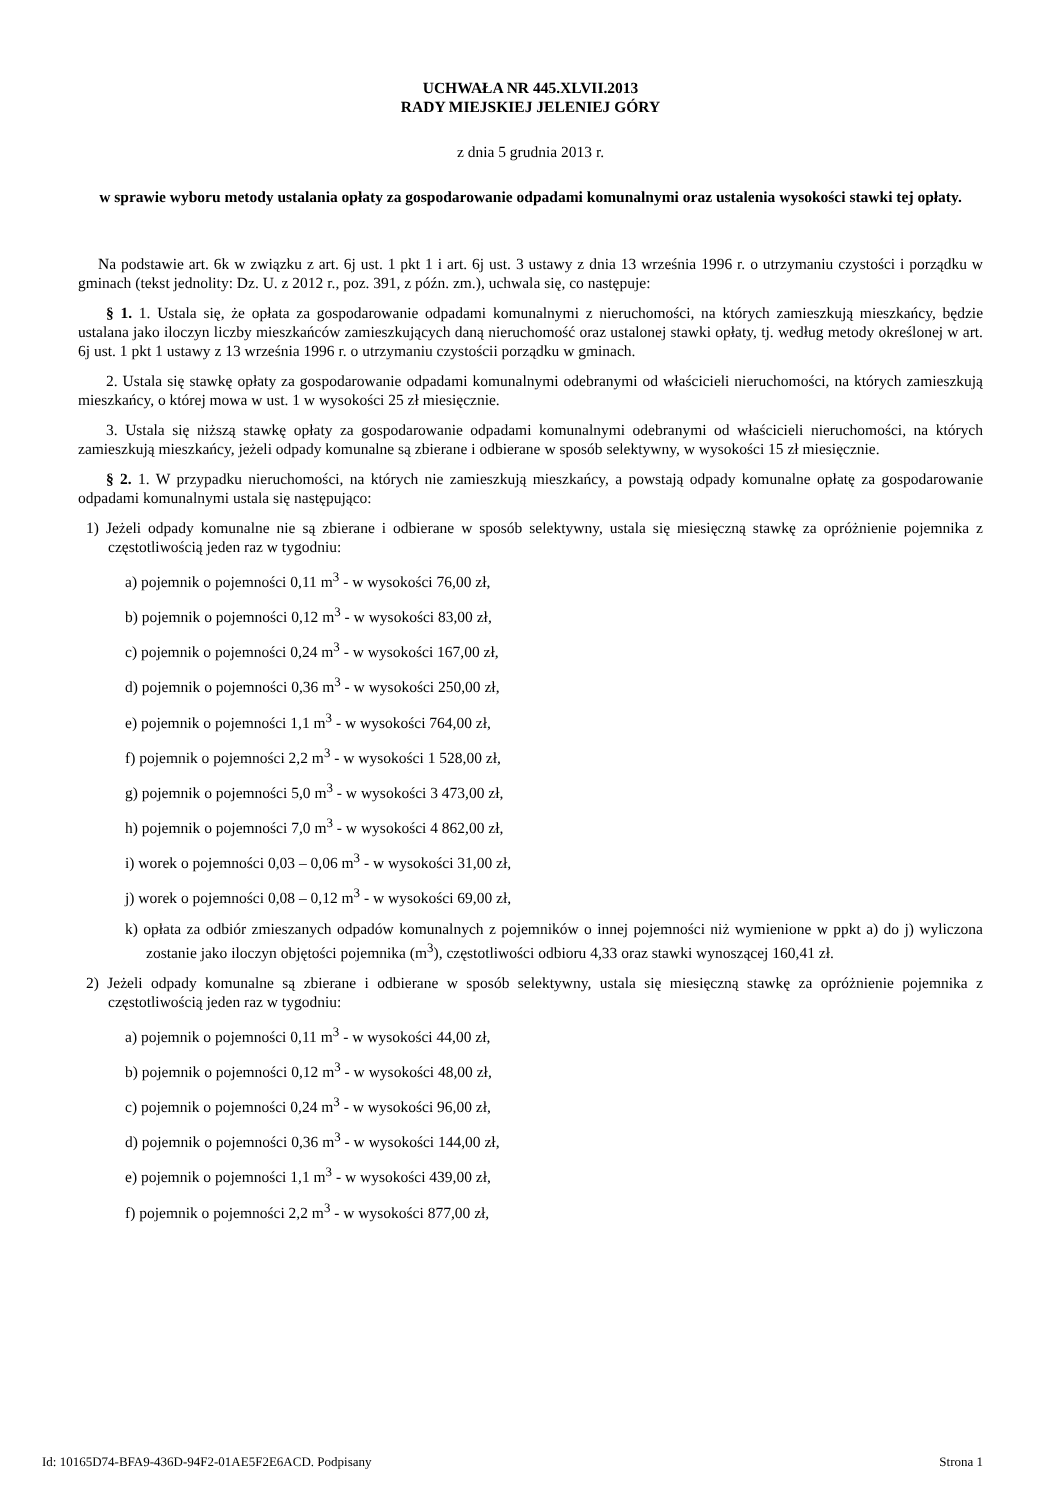UCHWAŁA NR 445.XLVII.2013
RADY MIEJSKIEJ JELENIEJ GÓRY
z dnia 5 grudnia 2013 r.
w sprawie wyboru metody ustalania opłaty za gospodarowanie odpadami komunalnymi oraz ustalenia wysokości stawki tej opłaty.
Na podstawie art. 6k w związku z art. 6j ust. 1 pkt 1 i art. 6j ust. 3 ustawy z dnia 13 września 1996 r. o utrzymaniu czystości i porządku w gminach (tekst jednolity: Dz. U. z 2012 r., poz. 391, z późn. zm.), uchwala się, co następuje:
§ 1. 1. Ustala się, że opłata za gospodarowanie odpadami komunalnymi z nieruchomości, na których zamieszkują mieszkańcy, będzie ustalana jako iloczyn liczby mieszkańców zamieszkujących daną nieruchomość oraz ustalonej stawki opłaty, tj. według metody określonej w art. 6j ust. 1 pkt 1 ustawy z 13 września 1996 r. o utrzymaniu czystościi porządku w gminach.
2. Ustala się stawkę opłaty za gospodarowanie odpadami komunalnymi odebranymi od właścicieli nieruchomości, na których zamieszkują mieszkańcy, o której mowa w ust. 1 w wysokości 25 zł miesięcznie.
3. Ustala się niższą stawkę opłaty za gospodarowanie odpadami komunalnymi odebranymi od właścicieli nieruchomości, na których zamieszkują mieszkańcy, jeżeli odpady komunalne są zbierane i odbierane w sposób selektywny, w wysokości 15 zł miesięcznie.
§ 2. 1. W przypadku nieruchomości, na których nie zamieszkują mieszkańcy, a powstają odpady komunalne opłatę za gospodarowanie odpadami komunalnymi ustala się następująco:
1) Jeżeli odpady komunalne nie są zbierane i odbierane w sposób selektywny, ustala się miesięczną stawkę za opróżnienie pojemnika z częstotliwością jeden raz w tygodniu:
a) pojemnik o pojemności 0,11 m<sup>3</sup> - w wysokości 76,00 zł,
b) pojemnik o pojemności 0,12 m<sup>3</sup> - w wysokości 83,00 zł,
c) pojemnik o pojemności 0,24 m<sup>3</sup> - w wysokości 167,00 zł,
d) pojemnik o pojemności 0,36 m<sup>3</sup> - w wysokości 250,00 zł,
e) pojemnik o pojemności 1,1 m<sup>3</sup> - w wysokości 764,00 zł,
f) pojemnik o pojemności 2,2 m<sup>3</sup> - w wysokości 1 528,00 zł,
g) pojemnik o pojemności 5,0 m<sup>3</sup> - w wysokości 3 473,00 zł,
h) pojemnik o pojemności 7,0 m<sup>3</sup> - w wysokości 4 862,00 zł,
i) worek o pojemności 0,03 – 0,06 m<sup>3</sup> - w wysokości 31,00 zł,
j) worek o pojemności 0,08 – 0,12 m<sup>3</sup> - w wysokości 69,00 zł,
k) opłata za odbiór zmieszanych odpadów komunalnych z pojemników o innej pojemności niż wymienione w ppkt a) do j) wyliczona zostanie jako iloczyn objętości pojemnika (m<sup>3</sup>), częstotliwości odbioru 4,33 oraz stawki wynoszącej 160,41 zł.
2) Jeżeli odpady komunalne są zbierane i odbierane w sposób selektywny, ustala się miesięczną stawkę za opróżnienie pojemnika z częstotliwością jeden raz w tygodniu:
a) pojemnik o pojemności 0,11 m<sup>3</sup> - w wysokości 44,00 zł,
b) pojemnik o pojemności 0,12 m<sup>3</sup> - w wysokości 48,00 zł,
c) pojemnik o pojemności 0,24 m<sup>3</sup> - w wysokości 96,00 zł,
d) pojemnik o pojemności 0,36 m<sup>3</sup> - w wysokości 144,00 zł,
e) pojemnik o pojemności 1,1 m<sup>3</sup> - w wysokości 439,00 zł,
f) pojemnik o pojemności 2,2 m<sup>3</sup> - w wysokości 877,00 zł,
Id: 10165D74-BFA9-436D-94F2-01AE5F2E6ACD. Podpisany Strona 1